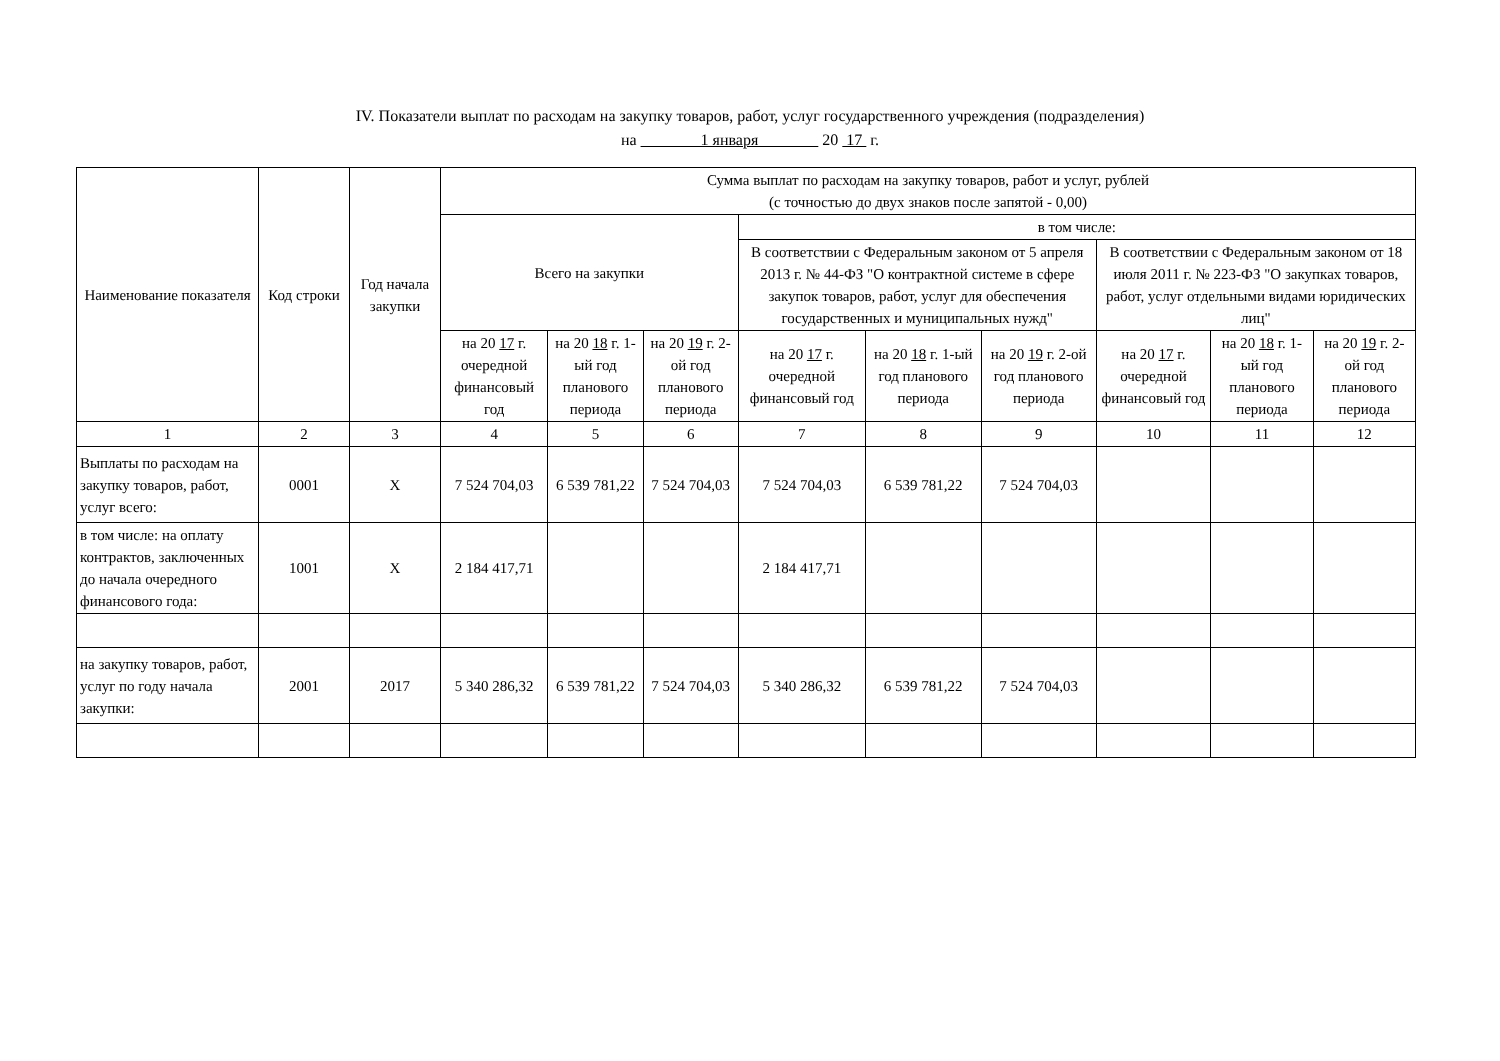IV. Показатели выплат по расходам на закупку товаров, работ, услуг государственного учреждения (подразделения)
на 1 января 20 17 г.
| Наименование показателя | Код строки | Год начала закупки | Сумма выплат по расходам на закупку товаров, работ и услуг, рублей (с точностью до двух знаков после запятой - 0,00) | | | | | | | | |
| --- | --- | --- | --- | --- | --- | --- | --- | --- | --- | --- | --- |
| | | | Всего на закупки | | | в том числе: | | | | | |
| | | | | | | В соответствии с Федеральным законом от 5 апреля 2013 г. № 44-ФЗ "О контрактной системе в сфере закупок товаров, работ, услуг для обеспечения государственных и муниципальных нужд" | | | В соответствии с Федеральным законом от 18 июля 2011 г. № 223-ФЗ "О закупках товаров, работ, услуг отдельными видами юридических лиц" | | |
| | | | на 20 17 г. очередной финансовый год | на 20 18 г. 1-ый год планового периода | на 20 19 г. 2-ой год планового периода | на 20 17 г. очередной финансовый год | на 20 18 г. 1-ый год планового периода | на 20 19 г. 2-ой год планового периода | на 20 17 г. очередной финансовый год | на 20 18 г. 1-ый год планового периода | на 20 19 г. 2-ой год планового периода |
| 1 | 2 | 3 | 4 | 5 | 6 | 7 | 8 | 9 | 10 | 11 | 12 |
| Выплаты по расходам на закупку товаров, работ, услуг всего: | 0001 | X | 7 524 704,03 | 6 539 781,22 | 7 524 704,03 | 7 524 704,03 | 6 539 781,22 | 7 524 704,03 | | | |
| в том числе: на оплату контрактов, заключенных до начала очередного финансового года: | 1001 | X | 2 184 417,71 | | | 2 184 417,71 | | | | | |
| на закупку товаров, работ, услуг по году начала закупки: | 2001 | 2017 | 5 340 286,32 | 6 539 781,22 | 7 524 704,03 | 5 340 286,32 | 6 539 781,22 | 7 524 704,03 | | | |